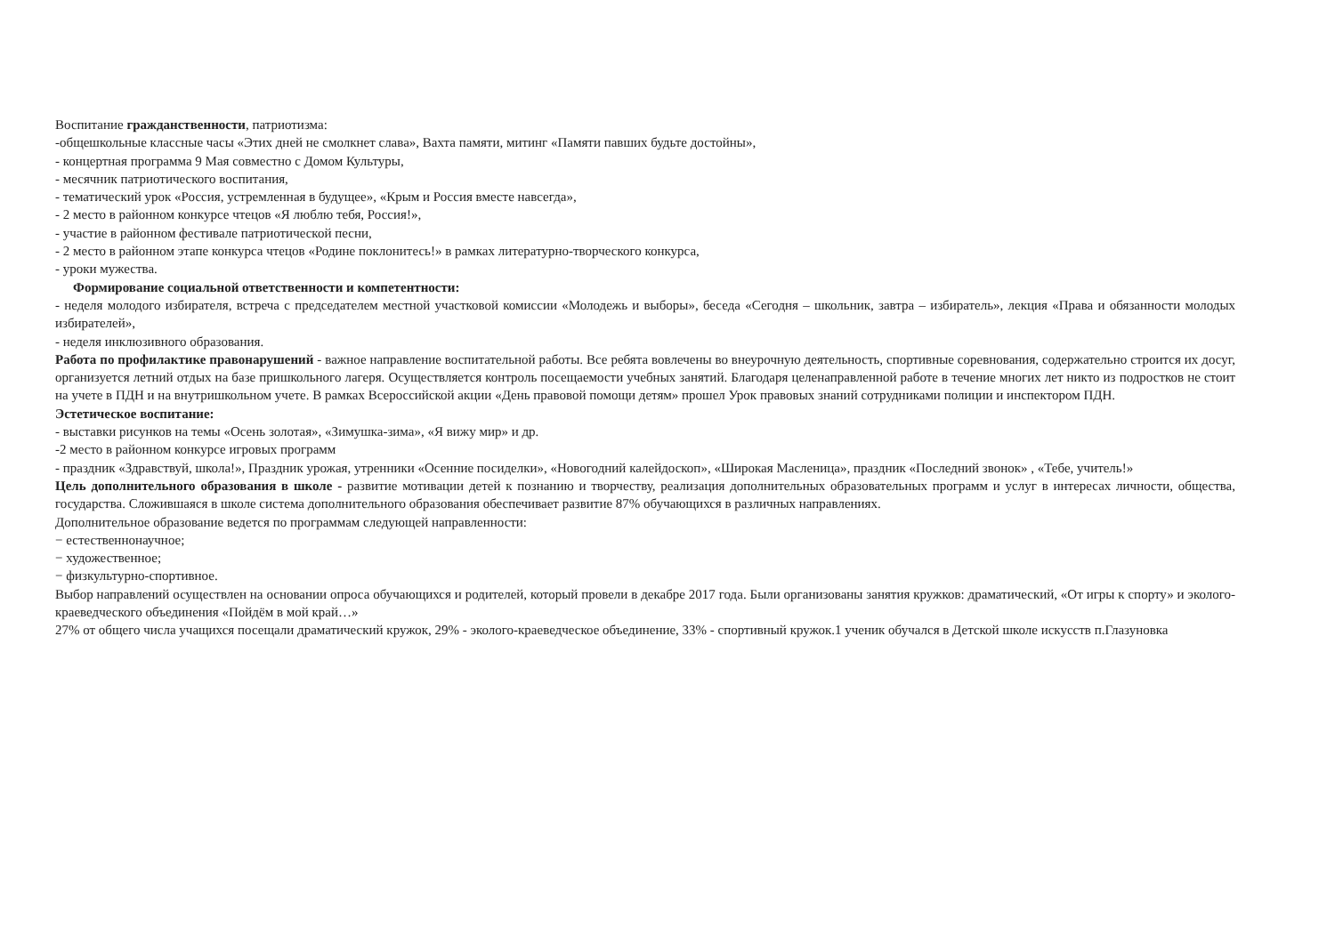Воспитание гражданственности, патриотизма:
-общешкольные классные часы «Этих дней не смолкнет слава», Вахта памяти, митинг «Памяти павших будьте достойны»,
- концертная программа 9 Мая совместно с Домом Культуры,
- месячник патриотического воспитания,
- тематический урок «Россия, устремленная в будущее», «Крым и Россия вместе навсегда»,
- 2 место в районном конкурсе чтецов «Я люблю тебя, Россия!»,
- участие в районном фестивале патриотической песни,
- 2 место в районном этапе конкурса чтецов «Родине поклонитесь!» в рамках литературно-творческого конкурса,
- уроки мужества.
Формирование социальной ответственности и компетентности:
- неделя молодого избирателя, встреча с председателем местной участковой комиссии «Молодежь и выборы», беседа «Сегодня – школьник, завтра – избиратель», лекция «Права и обязанности молодых избирателей»,
- неделя инклюзивного образования.
Работа по профилактике правонарушений - важное направление воспитательной работы. Все ребята вовлечены во внеурочную деятельность, спортивные соревнования, содержательно строится их досуг, организуется летний отдых на базе пришкольного лагеря. Осуществляется контроль посещаемости учебных занятий. Благодаря целенаправленной работе в течение многих лет никто из подростков не стоит на учете в ПДН и на внутришкольном учете. В рамках Всероссийской акции «День правовой помощи детям» прошел Урок правовых знаний сотрудниками полиции и инспектором ПДН.
Эстетическое воспитание:
- выставки рисунков на темы «Осень золотая», «Зимушка-зима», «Я вижу мир» и др.
-2 место в районном конкурсе игровых программ
- праздник «Здравствуй, школа!», Праздник урожая, утренники «Осенние посиделки», «Новогодний калейдоскоп», «Широкая Масленица», праздник «Последний звонок» , «Тебе, учитель!»
Цель дополнительного образования в школе - развитие мотивации детей к познанию и творчеству, реализация дополнительных образовательных программ и услуг в интересах личности, общества, государства. Сложившаяся в школе система дополнительного образования обеспечивает развитие 87% обучающихся в различных направлениях.
Дополнительное образование ведется по программам следующей направленности:
− естественнонаучное;
− художественное;
− физкультурно-спортивное.
Выбор направлений осуществлен на основании опроса обучающихся и родителей, который провели в декабре 2017 года. Были организованы занятия кружков: драматический, «От игры к спорту» и эколого-краеведческого объединения «Пойдём в мой край…»
27% от общего числа учащихся посещали драматический кружок, 29% - эколого-краеведческое объединение, 33% - спортивный кружок.1 ученик обучался в Детской школе искусств п.Глазуновка